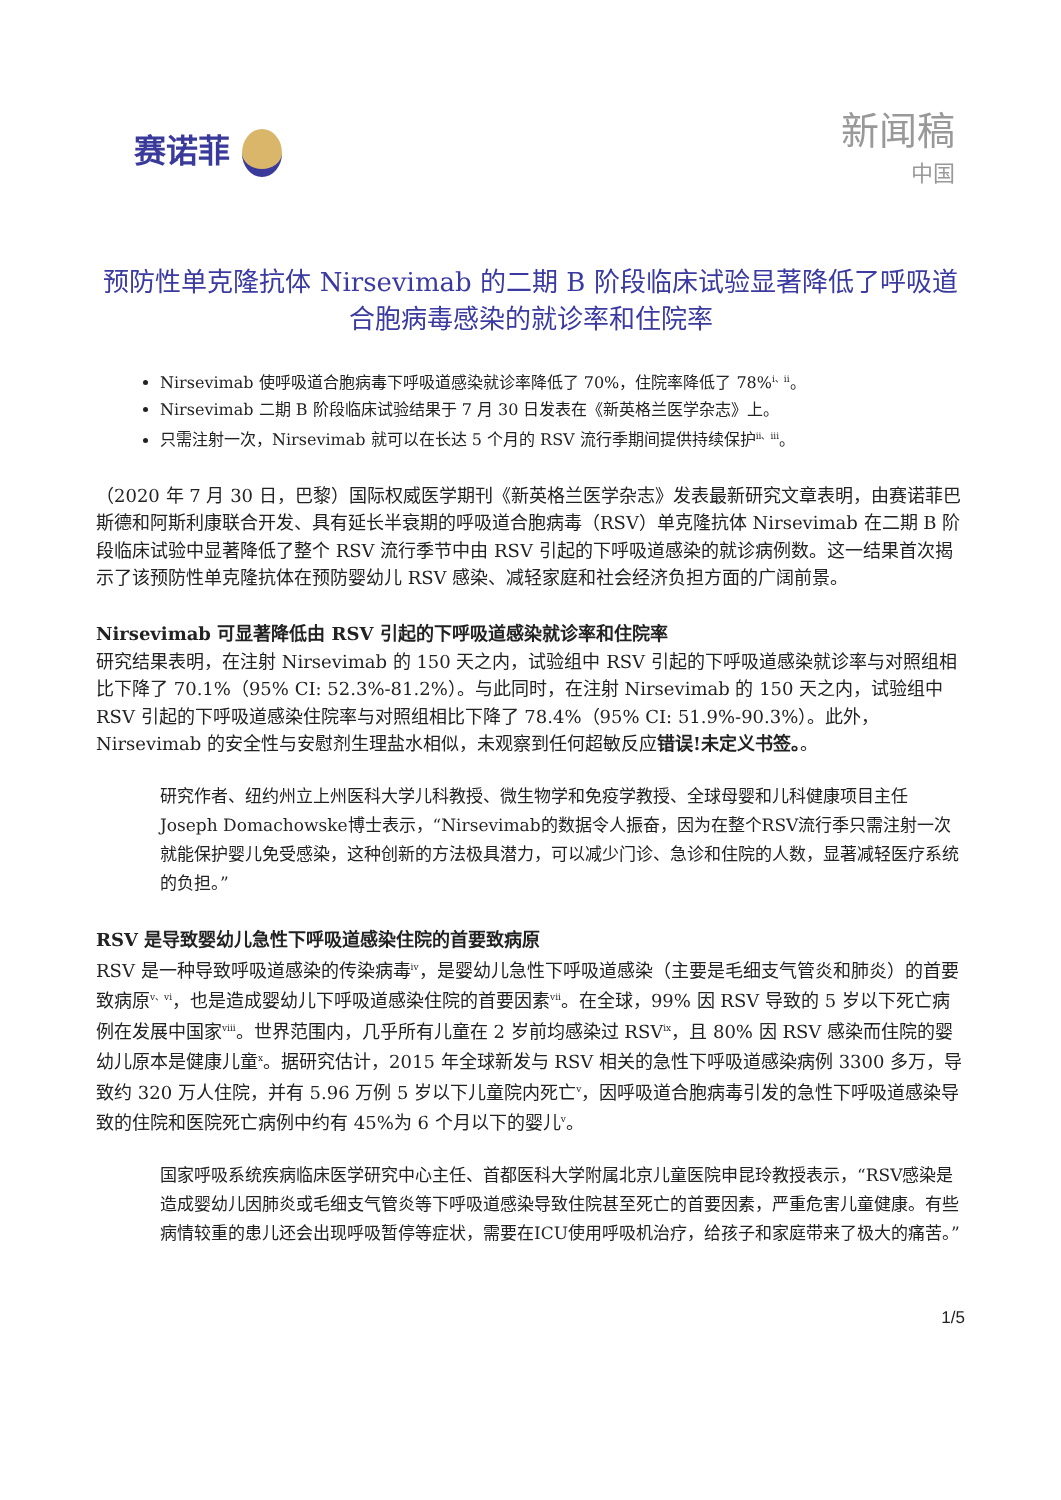赛诺菲
新闻稿
中国
预防性单克隆抗体 Nirsevimab 的二期 B 阶段临床试验显著降低了呼吸道合胞病毒感染的就诊率和住院率
Nirsevimab 使呼吸道合胞病毒下呼吸道感染就诊率降低了 70%，住院率降低了 78%<sup>i、ii</sup>。
Nirsevimab 二期 B 阶段临床试验结果于 7 月 30 日发表在《新英格兰医学杂志》上。
只需注射一次，Nirsevimab 就可以在长达 5 个月的 RSV 流行季期间提供持续保护<sup>ii、iii</sup>。
（2020 年 7 月 30 日，巴黎）国际权威医学期刊《新英格兰医学杂志》发表最新研究文章表明，由赛诺菲巴斯德和阿斯利康联合开发、具有延长半衰期的呼吸道合胞病毒（RSV）单克隆抗体 Nirsevimab 在二期 B 阶段临床试验中显著降低了整个 RSV 流行季节中由 RSV 引起的下呼吸道感染的就诊病例数。这一结果首次揭示了该预防性单克隆抗体在预防婴幼儿 RSV 感染、减轻家庭和社会经济负担方面的广阔前景。
Nirsevimab 可显著降低由 RSV 引起的下呼吸道感染就诊率和住院率
研究结果表明，在注射 Nirsevimab 的 150 天之内，试验组中 RSV 引起的下呼吸道感染就诊率与对照组相比下降了 70.1%（95% CI: 52.3%-81.2%）。与此同时，在注射 Nirsevimab 的 150 天之内，试验组中 RSV 引起的下呼吸道感染住院率与对照组相比下降了 78.4%（95% CI: 51.9%-90.3%）。此外，Nirsevimab 的安全性与安慰剂生理盐水相似，未观察到任何超敏反应错误!未定义书签。。
研究作者、纽约州立上州医科大学儿科教授、微生物学和免疫学教授、全球母婴和儿科健康项目主任Joseph Domachowske博士表示，“Nirsevimab的数据令人振奋，因为在整个RSV流行季只需注射一次就能保护婴儿免受感染，这种创新的方法极具潜力，可以减少门诊、急诊和住院的人数，显著减轻医疗系统的负担。”
RSV 是导致婴幼儿急性下呼吸道感染住院的首要致病原
RSV 是一种导致呼吸道感染的传染病毒<sup>iv</sup>，是婴幼儿急性下呼吸道感染（主要是毛细支气管炎和肺炎）的首要致病原<sup>v、vi</sup>，也是造成婴幼儿下呼吸道感染住院的首要因素<sup>vii</sup>。在全球，99% 因 RSV 导致的 5 岁以下死亡病例在发展中国家<sup>viii</sup>。世界范围内，几乎所有儿童在 2 岁前均感染过 RSV<sup>ix</sup>，且 80% 因 RSV 感染而住院的婴幼儿原本是健康儿童<sup>x</sup>。据研究估计，2015 年全球新发与 RSV 相关的急性下呼吸道感染病例 3300 多万，导致约 320 万人住院，并有 5.96 万例 5 岁以下儿童院内死亡<sup>v</sup>，因呼吸道合胞病毒引发的急性下呼吸道感染导致的住院和医院死亡病例中约有 45%为 6 个月以下的婴儿<sup>v</sup>。
国家呼吸系统疾病临床医学研究中心主任、首都医科大学附属北京儿童医院申昆玲教授表示，“RSV感染是造成婴幼儿因肺炎或毛细支气管炎等下呼吸道感染导致住院甚至死亡的首要因素，严重危害儿童健康。有些病情较重的患儿还会出现呼吸暂停等症状，需要在ICU使用呼吸机治疗，给孩子和家庭带来了极大的痛苦。”
1/5